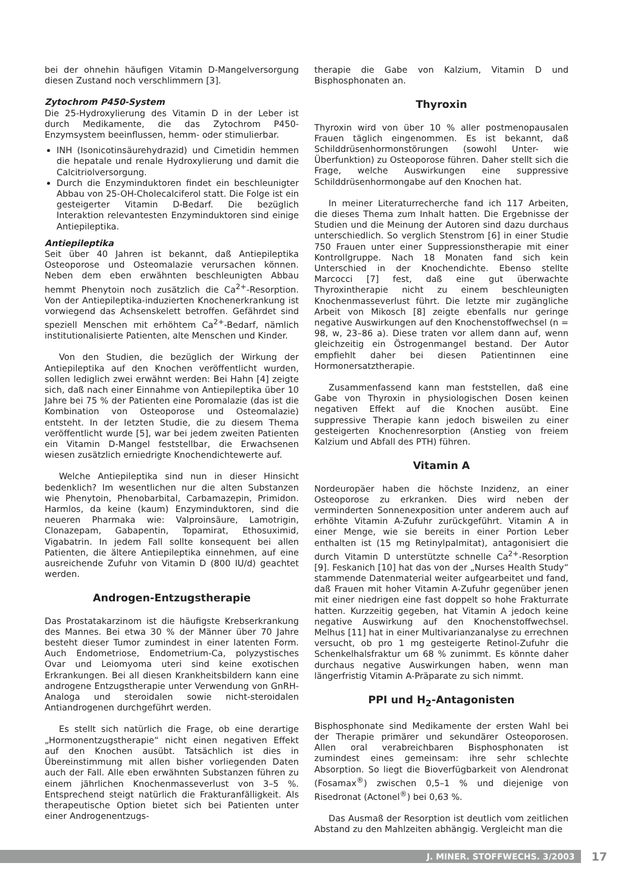bei der ohnehin häufigen Vitamin D-Mangelversorgung diesen Zustand noch verschlimmern [3].
Zytochrom P450-System
Die 25-Hydroxylierung des Vitamin D in der Leber ist durch Medikamente, die das Zytochrom P450-Enzymsystem beeinflussen, hemm- oder stimulierbar.
INH (Isonicotinsäurehydrazid) und Cimetidin hemmen die hepatale und renale Hydroxylierung und damit die Calcitriolversorgung.
Durch die Enzyminduktoren findet ein beschleunigter Abbau von 25-OH-Cholecalciferol statt. Die Folge ist ein gesteigerter Vitamin D-Bedarf. Die bezüglich Interaktion relevantesten Enzyminduktoren sind einige Antiepileptika.
Antiepileptika
Seit über 40 Jahren ist bekannt, daß Antiepileptika Osteoporose und Osteomalazie verursachen können. Neben dem eben erwähnten beschleunigten Abbau hemmt Phenytoin noch zusätzlich die Ca<sup>2+</sup>-Resorption. Von der Antiepileptika-induzierten Knochenerkrankung ist vorwiegend das Achsenskelett betroffen. Gefährdet sind speziell Menschen mit erhöhtem Ca<sup>2+</sup>-Bedarf, nämlich institutionalisierte Patienten, alte Menschen und Kinder.
Von den Studien, die bezüglich der Wirkung der Antiepileptika auf den Knochen veröffentlicht wurden, sollen lediglich zwei erwähnt werden: Bei Hahn [4] zeigte sich, daß nach einer Einnahme von Antiepileptika über 10 Jahre bei 75 % der Patienten eine Poromalazie (das ist die Kombination von Osteoporose und Osteomalazie) entsteht. In der letzten Studie, die zu diesem Thema veröffentlicht wurde [5], war bei jedem zweiten Patienten ein Vitamin D-Mangel feststellbar, die Erwachsenen wiesen zusätzlich erniedrigte Knochendichtewerte auf.
Welche Antiepileptika sind nun in dieser Hinsicht bedenklich? Im wesentlichen nur die alten Substanzen wie Phenytoin, Phenobarbital, Carbamazepin, Primidon. Harmlos, da keine (kaum) Enzyminduktoren, sind die neueren Pharmaka wie: Valproinsäure, Lamotrigin, Clonazepam, Gabapentin, Topamirat, Ethosuximid, Vigabatrin. In jedem Fall sollte konsequent bei allen Patienten, die ältere Antiepileptika einnehmen, auf eine ausreichende Zufuhr von Vitamin D (800 IU/d) geachtet werden.
Androgen-Entzugstherapie
Das Prostatakarzinom ist die häufigste Krebserkrankung des Mannes. Bei etwa 30 % der Männer über 70 Jahre besteht dieser Tumor zumindest in einer latenten Form. Auch Endometriose, Endometrium-Ca, polyzystisches Ovar und Leiomyoma uteri sind keine exotischen Erkrankungen. Bei all diesen Krankheitsbildern kann eine androgene Entzugstherapie unter Verwendung von GnRH-Analoga und steroidalen sowie nicht-steroidalen Antiandrogenen durchgeführt werden.
Es stellt sich natürlich die Frage, ob eine derartige „Hormonentzugstherapie“ nicht einen negativen Effekt auf den Knochen ausübt. Tatsächlich ist dies in Übereinstimmung mit allen bisher vorliegenden Daten auch der Fall. Alle eben erwähnten Substanzen führen zu einem jährlichen Knochenmasseverlust von 3–5 %. Entsprechend steigt natürlich die Frakturanfälligkeit. Als therapeutische Option bietet sich bei Patienten unter einer Androgenentzugs-
therapie die Gabe von Kalzium, Vitamin D und Bisphosphonaten an.
Thyroxin
Thyroxin wird von über 10 % aller postmenopausalen Frauen täglich eingenommen. Es ist bekannt, daß Schilddrüsenhormonstörungen (sowohl Unter- wie Überfunktion) zu Osteoporose führen. Daher stellt sich die Frage, welche Auswirkungen eine suppressive Schilddrüsenhormongabe auf den Knochen hat.
In meiner Literaturrecherche fand ich 117 Arbeiten, die dieses Thema zum Inhalt hatten. Die Ergebnisse der Studien und die Meinung der Autoren sind dazu durchaus unterschiedlich. So verglich Stenstrom [6] in einer Studie 750 Frauen unter einer Suppressionstherapie mit einer Kontrollgruppe. Nach 18 Monaten fand sich kein Unterschied in der Knochendichte. Ebenso stellte Marcocci [7] fest, daß eine gut überwachte Thyroxintherapie nicht zu einem beschleunigten Knochenmasseverlust führt. Die letzte mir zugängliche Arbeit von Mikosch [8] zeigte ebenfalls nur geringe negative Auswirkungen auf den Knochenstoffwechsel (n = 98, w, 23–86 a). Diese traten vor allem dann auf, wenn gleichzeitig ein Östrogenmangel bestand. Der Autor empfiehlt daher bei diesen Patientinnen eine Hormonersatztherapie.
Zusammenfassend kann man feststellen, daß eine Gabe von Thyroxin in physiologischen Dosen keinen negativen Effekt auf die Knochen ausübt. Eine suppressive Therapie kann jedoch bisweilen zu einer gesteigerten Knochenresorption (Anstieg von freiem Kalzium und Abfall des PTH) führen.
Vitamin A
Nordeuropäer haben die höchste Inzidenz, an einer Osteoporose zu erkranken. Dies wird neben der verminderten Sonnenexposition unter anderem auch auf erhöhte Vitamin A-Zufuhr zurückgeführt. Vitamin A in einer Menge, wie sie bereits in einer Portion Leber enthalten ist (15 mg Retinylpalmitat), antagonisiert die durch Vitamin D unterstützte schnelle Ca<sup>2+</sup>-Resorption [9]. Feskanich [10] hat das von der „Nurses Health Study“ stammende Datenmaterial weiter aufgearbeitet und fand, daß Frauen mit hoher Vitamin A-Zufuhr gegenüber jenen mit einer niedrigen eine fast doppelt so hohe Frakturrate hatten. Kurzzeitig gegeben, hat Vitamin A jedoch keine negative Auswirkung auf den Knochenstoffwechsel. Melhus [11] hat in einer Multivarianzanalyse zu errechnen versucht, ob pro 1 mg gesteigerte Retinol-Zufuhr die Schenkelhalsfraktur um 68 % zunimmt. Es könnte daher durchaus negative Auswirkungen haben, wenn man längerfristig Vitamin A-Präparate zu sich nimmt.
PPI und H<sub>2</sub>-Antagonisten
Bisphosphonate sind Medikamente der ersten Wahl bei der Therapie primärer und sekundärer Osteoporosen. Allen oral verabreichbaren Bisphosphonaten ist zumindest eines gemeinsam: ihre sehr schlechte Absorption. So liegt die Bioverfügbarkeit von Alendronat (Fosamax<sup>®</sup>) zwischen 0,5–1 % und diejenige von Risedronat (Actonel<sup>®</sup>) bei 0,63 %.
Das Ausmaß der Resorption ist deutlich vom zeitlichen Abstand zu den Mahlzeiten abhängig. Vergleicht man die
J. MINER. STOFFWECHS. 3/2003
17